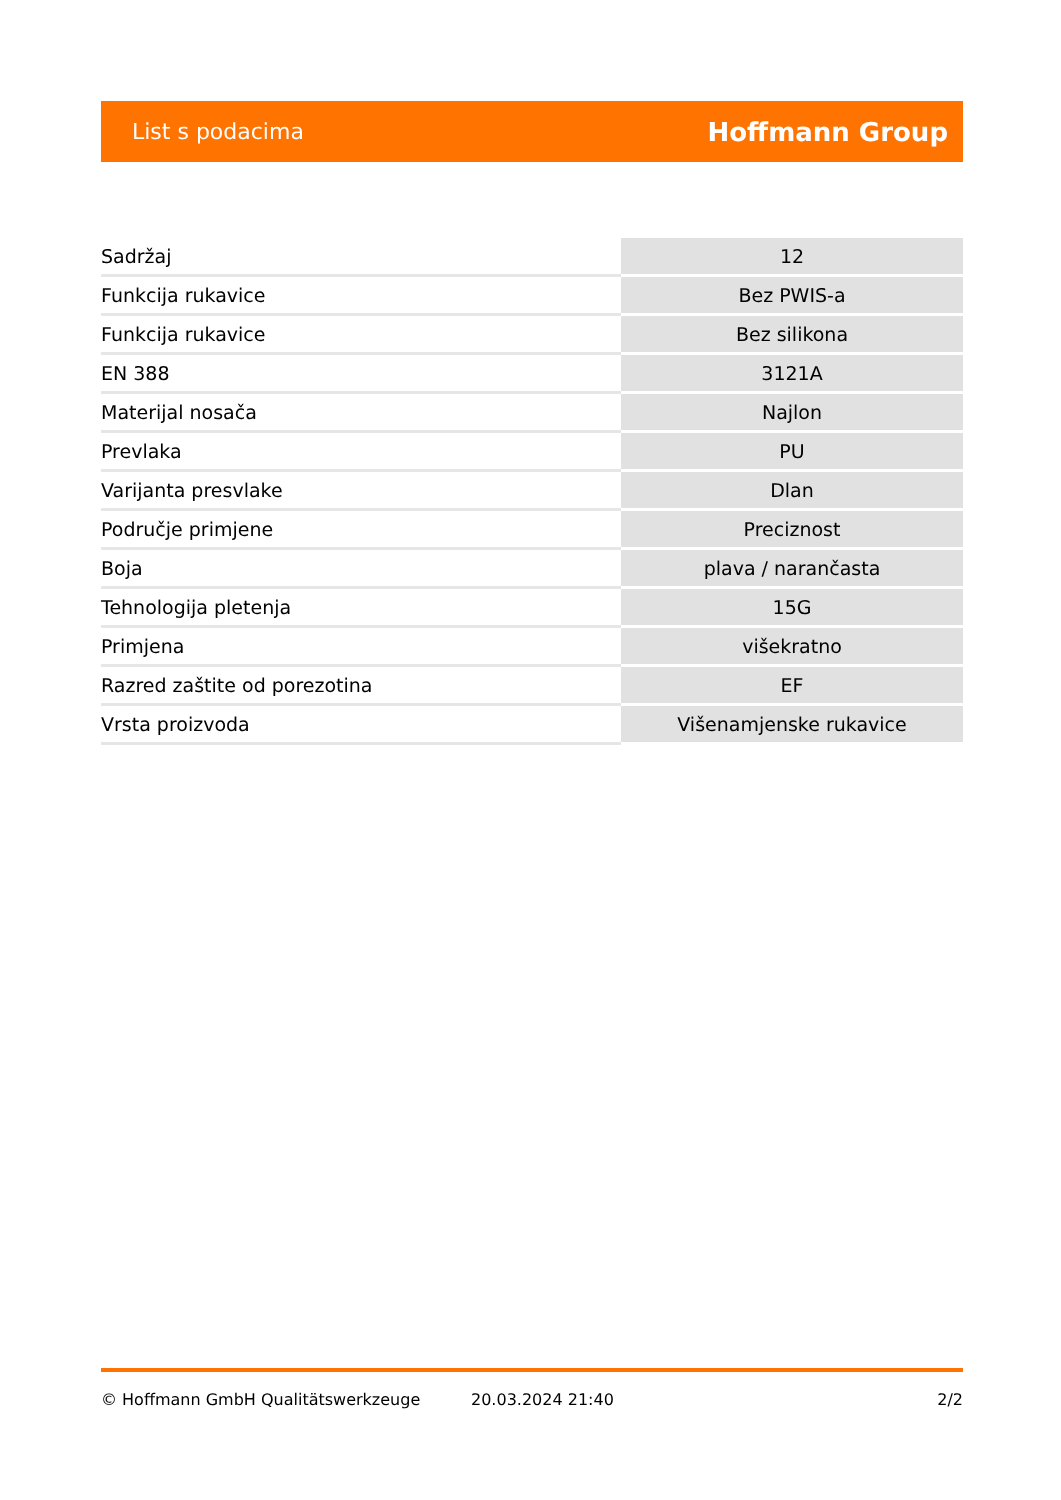List s podacima Hoffmann Group
| Sadržaj | 12 |
| Funkcija rukavice | Bez PWIS-a |
| Funkcija rukavice | Bez silikona |
| EN 388 | 3121A |
| Materijal nosača | Najlon |
| Prevlaka | PU |
| Varijanta presvlake | Dlan |
| Područje primjene | Preciznost |
| Boja | plava / narančasta |
| Tehnologija pletenja | 15G |
| Primjena | višekratno |
| Razred zaštite od porezotina | EF |
| Vrsta proizvoda | Višenamjenske rukavice |
© Hoffmann GmbH Qualitätswerkzeuge 20.03.2024 21:40 2/2